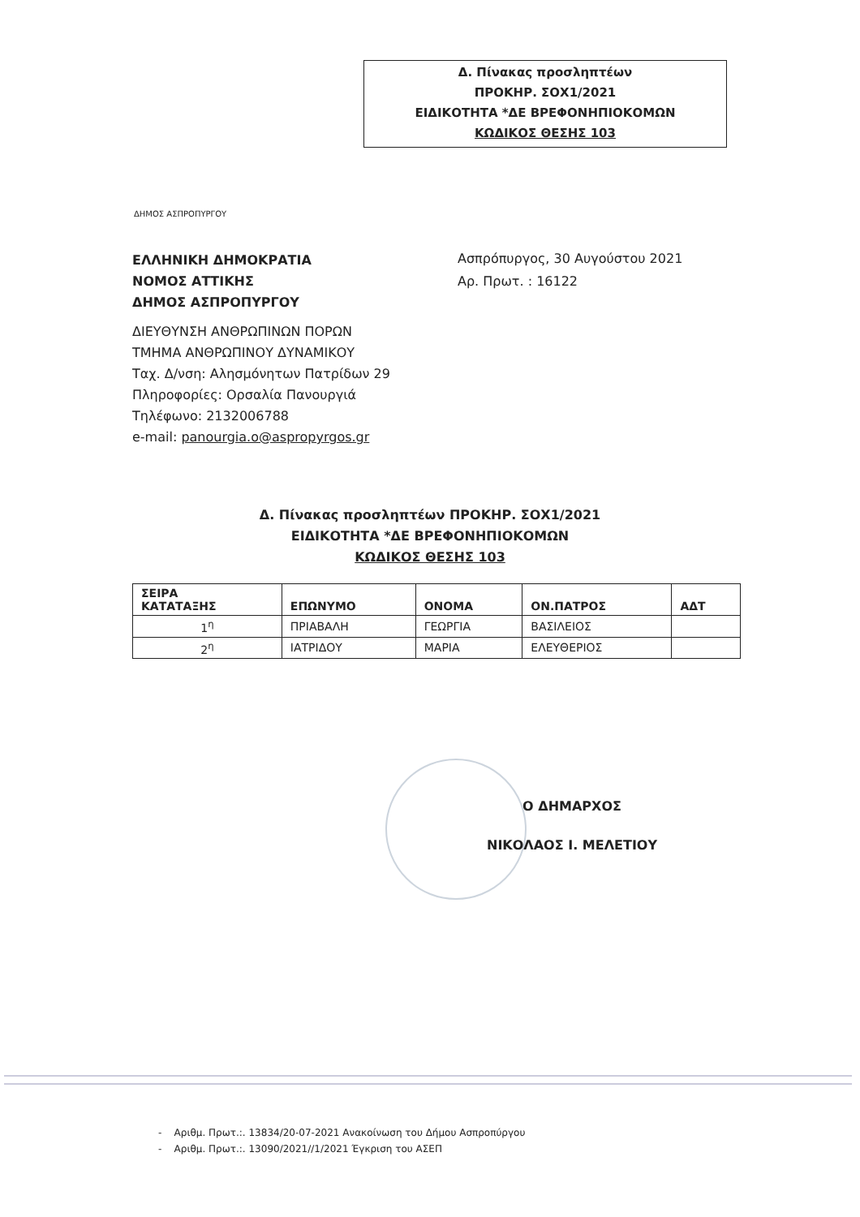Δ. Πίνακας προσληπτέων
ΠΡΟΚΗΡ. ΣΟΧ1/2021
ΕΙΔΙΚΟΤΗΤΑ *ΔΕ ΒΡΕΦΟΝΗΠΙΟΚΟΜΩΝ
ΚΩΔΙΚΟΣ ΘΕΣΗΣ 103
ΔΗΜΟΣ ΑΣΠΡΟΠΥΡΓΟΥ
ΕΛΛΗΝΙΚΗ ΔΗΜΟΚΡΑΤΙΑ
ΝΟΜΟΣ ΑΤΤΙΚΗΣ
ΔΗΜΟΣ ΑΣΠΡΟΠΥΡΓΟΥ
ΔΙΕΥΘΥΝΣΗ ΑΝΘΡΩΠΙΝΩΝ ΠΟΡΩΝ
ΤΜΗΜΑ ΑΝΘΡΩΠΙΝΟΥ ΔΥΝΑΜΙΚΟΥ
Ταχ. Δ/νση: Αλησμόνητων Πατρίδων 29
Πληροφορίες: Ορσαλία Πανουργιά
Τηλέφωνο: 2132006788
e-mail: panourgia.o@aspropyrgos.gr
Ασπρόπυργος, 30 Αυγούστου 2021
Αρ. Πρωτ. : 16122
Δ. Πίνακας προσληπτέων ΠΡΟΚΗΡ. ΣΟΧ1/2021
ΕΙΔΙΚΟΤΗΤΑ *ΔΕ ΒΡΕΦΟΝΗΠΙΟΚΟΜΩΝ
ΚΩΔΙΚΟΣ ΘΕΣΗΣ 103
| ΣΕΙΡΑ ΚΑΤΑΤΑΞΗΣ | ΕΠΩΝΥΜΟ | ΟΝΟΜΑ | ΟΝ.ΠΑΤΡΟΣ | ΑΔΤ |
| --- | --- | --- | --- | --- |
| 1<sup>η</sup> | ΠΡΙΑΒΑΛΗ | ΓΕΩΡΓΙΑ | ΒΑΣΙΛΕΙΟΣ | |
| 2<sup>η</sup> | ΙΑΤΡΙΔΟΥ | ΜΑΡΙΑ | ΕΛΕΥΘΕΡΙΟΣ | |
Ο ΔΗΜΑΡΧΟΣ
ΝΙΚΟΛΑΟΣ Ι. ΜΕΛΕΤΙΟΥ
- Αριθμ. Πρωτ.:. 13834/20-07-2021 Ανακοίνωση του Δήμου Ασπροπύργου
- Αριθμ. Πρωτ.:. 13090/2021//1/2021 Έγκριση του ΑΣΕΠ